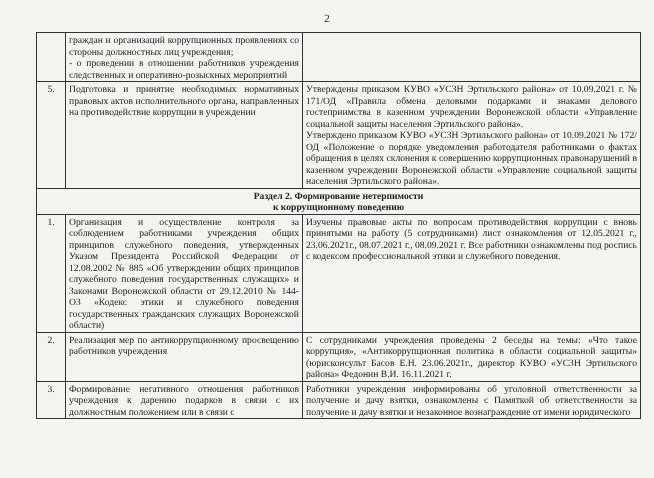2
| | граждан и организаций коррупционных проявлениях со стороны должностных лиц учреждения; - о проведении в отношении работников учреждения следственных и оперативно-розыскных мероприятий | |
| 5. | Подготовка и принятие необходимых нормативных правовых актов исполнительного органа, направленных на противодействие коррупции в учреждении | Утверждены приказом КУВО «УСЗН Эртильского района» от 10.09.2021 г. № 171/ОД «Правила обмена деловыми подарками и знаками делового гостеприимства в казенном учреждении Воронежской области «Управление социальной защиты населения Эртильского района». Утверждено приказом КУВО «УСЗН Эртильского района» от 10.09.2021 № 172/ОД «Положение о порядке уведомления работодателя работниками о фактах обращения в целях склонения к совершению коррупционных правонарушений в казенном учреждении Воронежской области «Управление социальной защиты населения Эртильского района». |
| Раздел 2. Формирование нетерпимости к коррупционному поведению | | |
| 1. | Организация и осуществление контроля за соблюдением работниками учреждения общих принципов служебного поведения, утвержденных Указом Президента Российской Федерации от 12.08.2002 № 885 «Об утверждении общих принципов служебного поведения государственных служащих» и Законами Воронежской области от 29.12.2010 № 144-ОЗ «Кодекс этики и служебного поведения государственных гражданских служащих Воронежской области) | Изучены правовые акты по вопросам противодействия коррупции с вновь принятыми на работу (5 сотрудниками) лист ознакомления от 12.05.2021 г., 23.06.2021г., 08.07.2021 г., 08.09.2021 г. Все работники ознакомлены под роспись с кодексом профессиональной этики и служебного поведения. |
| 2. | Реализация мер по антикоррупционному просвещению работников учреждения | С сотрудниками учреждения проведены 2 беседы на темы: «Что такое коррупция», «Антикоррупционная политика в области социальной защиты» (юрисконсульт Басов Е.Н. 23.06.2021г., директор КУВО «УСЗН Эртильского района» Федонин В.И. 16.11.2021 г. |
| 3. | Формирование негативного отношения работников учреждения к дарению подарков в связи с их должностным положением или в связи с | Работники учреждения информированы об уголовной ответственности за получение и дачу взятки, ознакомлены с Памяткой об ответственности за получение и дачу взятки и незаконное вознаграждение от имени юридического |